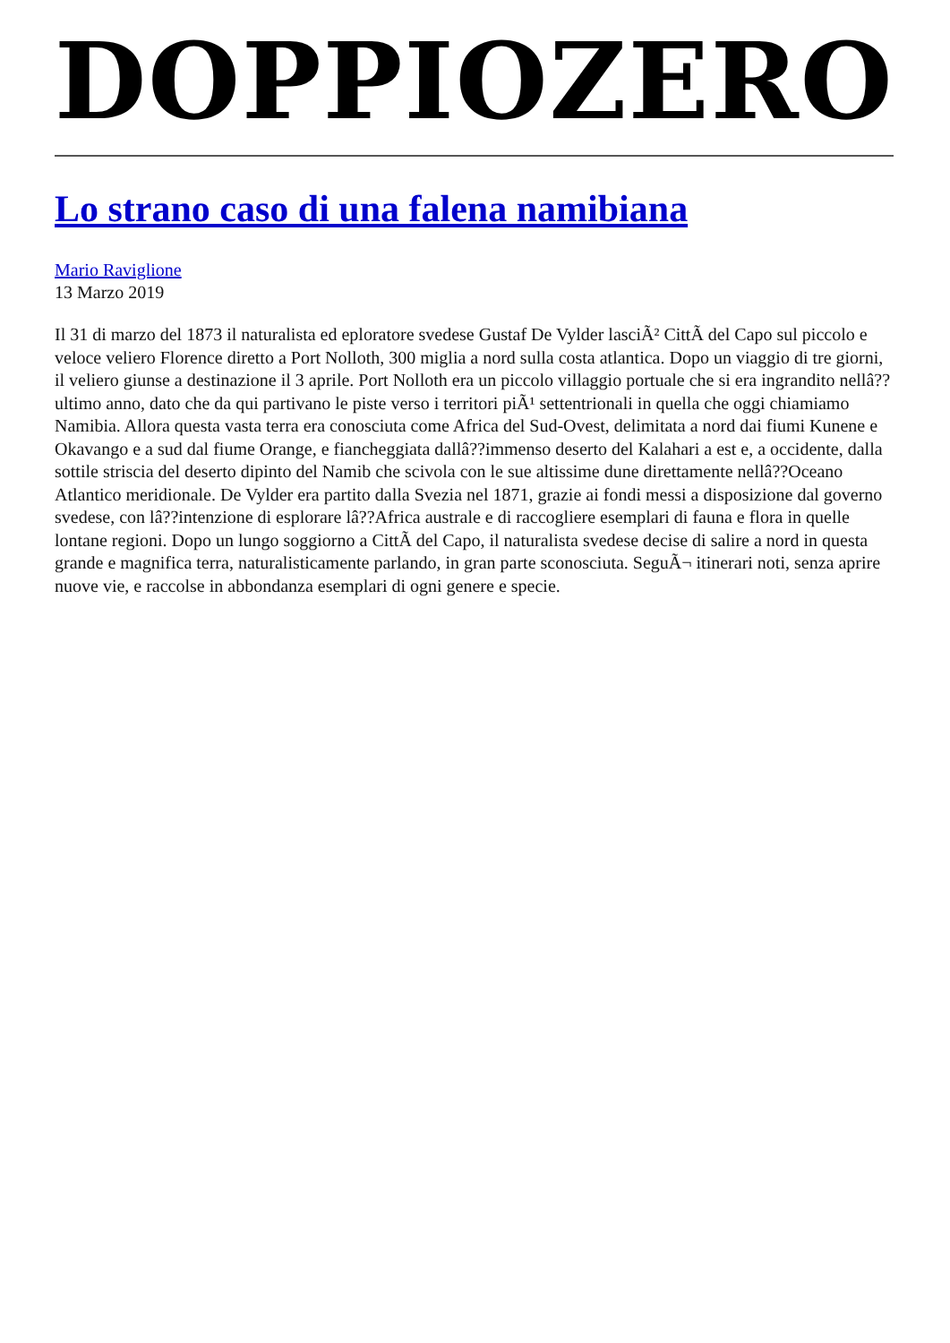DOPPIOZERO
Lo strano caso di una falena namibiana
Mario Raviglione
13 Marzo 2019
Il 31 di marzo del 1873 il naturalista ed eploratore svedese Gustaf De Vylder lasciÃ² CittÃ del Capo sul piccolo e veloce veliero Florence diretto a Port Nolloth, 300 miglia a nord sulla costa atlantica. Dopo un viaggio di tre giorni, il veliero giunse a destinazione il 3 aprile. Port Nolloth era un piccolo villaggio portuale che si era ingrandito nellâ??ultimo anno, dato che da qui partivano le piste verso i territori piÃ¹ settentrionali in quella che oggi chiamiamo Namibia. Allora questa vasta terra era conosciuta come Africa del Sud-Ovest, delimitata a nord dai fiumi Kunene e Okavango e a sud dal fiume Orange, e fiancheggiata dallâ??immenso deserto del Kalahari a est e, a occidente, dalla sottile striscia del deserto dipinto del Namib che scivola con le sue altissime dune direttamente nellâ??Oceano Atlantico meridionale. De Vylder era partito dalla Svezia nel 1871, grazie ai fondi messi a disposizione dal governo svedese, con lâ??intenzione di esplorare lâ??Africa australe e di raccogliere esemplari di fauna e flora in quelle lontane regioni. Dopo un lungo soggiorno a CittÃ del Capo, il naturalista svedese decise di salire a nord in questa grande e magnifica terra, naturalisticamente parlando, in gran parte sconosciuta. SeguÃ¬ itinerari noti, senza aprire nuove vie, e raccolse in abbondanza esemplari di ogni genere e specie.